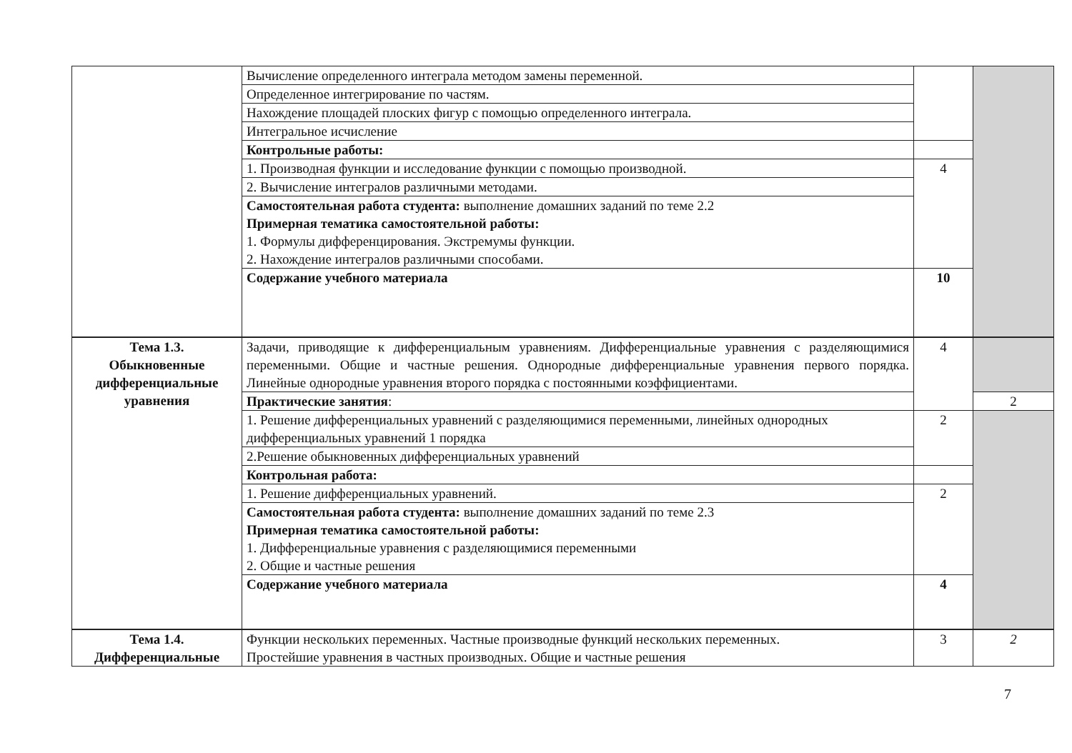| | Вычисление определенного интеграла методом замены переменной. | | |
| | Определенное интегрирование по частям. | | |
| | Нахождение площадей плоских фигур с помощью определенного интеграла. | | |
| | Интегральное исчисление | | |
| | Контрольные работы: | | |
| | 1. Производная функции и исследование функции с помощью производной. | 4 | |
| | 2. Вычисление интегралов различными методами. | | |
| | Самостоятельная работа студента: выполнение домашних заданий по теме 2.2 Примерная тематика самостоятельной работы: 1. Формулы дифференцирования. Экстремумы функции. 2. Нахождение интегралов различными способами. | | |
| | Содержание учебного материала | 10 | |
| Тема 1.3. Обыкновенные дифференциальные уравнения | Задачи, приводящие к дифференциальным уравнениям. Дифференциальные уравнения с разделяющимися переменными. Общие и частные решения. Однородные дифференциальные уравнения первого порядка. Линейные однородные уравнения второго порядка с постоянными коэффициентами. | 4 | |
| | Практические занятия : | | 2 |
| | 1. Решение дифференциальных уравнений с разделяющимися переменными, линейных однородных дифференциальных уравнений 1 порядка | 2 | |
| | 2.Решение обыкновенных дифференциальных уравнений | | |
| | Контрольная работа: | | |
| | 1. Решение дифференциальных уравнений. | 2 | |
| | Самостоятельная работа студента: выполнение домашних заданий по теме 2.3 Примерная тематика самостоятельной работы: 1. Дифференциальные уравнения с разделяющимися переменными 2. Общие и частные решения | | |
| | Содержание учебного материала | 4 | |
| Тема 1.4. Дифференциальные | Функции нескольких переменных. Частные производные функций нескольких переменных. Простейшие уравнения в частных производных. Общие и частные решения | 3 | 2 |
7